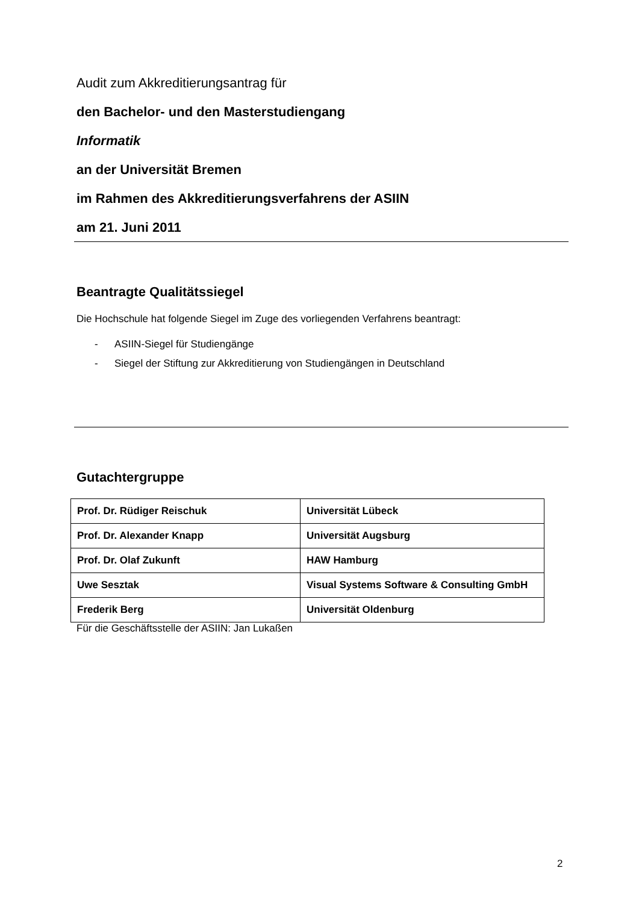Audit zum Akkreditierungsantrag für
den Bachelor- und den Masterstudiengang
Informatik
an der Universität Bremen
im Rahmen des Akkreditierungsverfahrens der ASIIN
am 21. Juni 2011
Beantragte Qualitätssiegel
Die Hochschule hat folgende Siegel im Zuge des vorliegenden Verfahrens beantragt:
- ASIIN-Siegel für Studiengänge
- Siegel der Stiftung zur Akkreditierung von Studiengängen in Deutschland
Gutachtergruppe
| Prof. Dr. Rüdiger Reischuk | Universität Lübeck |
| Prof. Dr. Alexander Knapp | Universität Augsburg |
| Prof. Dr. Olaf Zukunft | HAW Hamburg |
| Uwe Sesztak | Visual Systems Software & Consulting GmbH |
| Frederik Berg | Universität Oldenburg |
Für die Geschäftsstelle der ASIIN: Jan Lukaßen
2